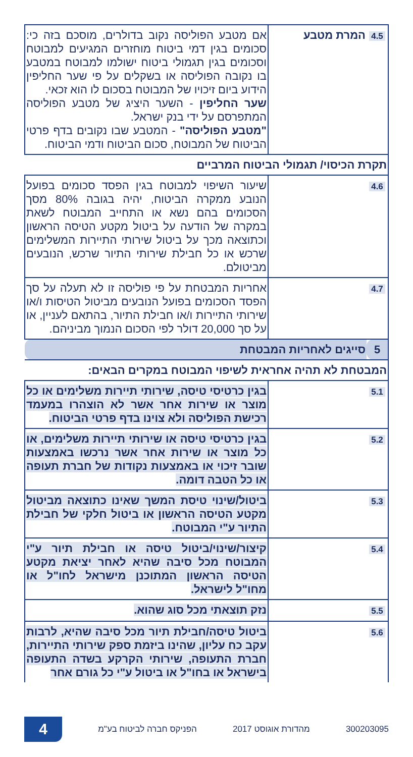| 4.5 | המרת מטבע | אם מטבע הפוליסה נקוב בדולרים, מוסכם בזה כי: סכומים בגין דמי ביטוח מוחזרים המגיעים למבוטח וסכומים בגין תגמולי ביטוח ישולמו למבוטח במטבע בו נקובה הפוליסה או בשקלים על פי שער החליפין הידוע ביום זיכויו של המבוטח בסכום לו הוא זכאי. שער החליפין - השער היציג של מטבע הפוליסה המתפרסם על ידי בנק ישראל. "מטבע הפוליסה" - המטבע שבו נקובים בדף פרטי הביטוח של המבוטח, סכום הביטוח ודמי הביטוח. |
| תקרת הכיסוי/ תגמולי הביטוח המרביים | | |
| 4.6 | | שיעור השיפוי למבוטח בגין הפסד סכומים בפועל הנובע ממקרה הביטוח, יהיה בגובה 80% מסך הסכומים בהם נשא או התחייב המבוטח לשאת במקרה של הודעה על ביטול מקטע הטיסה הראשון וכתוצאה מכך על ביטול שירותי התיירות המשלימים שרכש או כל חבילת שירותי התיור שרכש, הנובעים מביטולם. |
| 4.7 | | אחריות המבטחת על פי פוליסה זו לא תעלה על סך הפסד הסכומים בפועל הנובעים מביטול הטיסות ו/או שירותי התיירות ו/או חבילת התיור, בהתאם לעניין, או על סך 20,000 דולר לפי הסכום הנמוך מביניהם. |
| 5 | סייגים לאחריות המבטחת | |
| המבטחת לא תהיה אחראית לשיפוי המבוטח במקרים הבאים: | | |
| 5.1 | | בגין כרטיסי טיסה, שירותי תיירות משלימים או כל מוצר או שירות אחר אשר לא הוצהרו במעמד רכישת הפוליסה ולא צוינו בדף פרטי הביטוח. |
| 5.2 | | בגין כרטיסי טיסה או שירותי תיירות משלימים, או כל מוצר או שירות אחר אשר נרכשו באמצעות שובר זיכוי או באמצעות נקודות של חברת תעופה או כל הטבה דומה. |
| 5.3 | | ביטול/שינוי טיסת המשך שאינו כתוצאה מביטול מקטע הטיסה הראשון או ביטול חלקי של חבילת התיור ע"י המבוטח. |
| 5.4 | | קיצור/שינוי/ביטול טיסה או חבילת תיור ע"י המבוטח מכל סיבה שהיא לאחר יציאת מקטע הטיסה הראשון המתוכנן מישראל לחו"ל או מחו"ל לישראל. |
| 5.5 | | נזק תוצאתי מכל סוג שהוא. |
| 5.6 | | ביטול טיסה/חבילת תיור מכל סיבה שהיא, לרבות עקב כח עליון, שהינו ביזמת ספק שירותי התיירות, חברת התעופה, שירותי הקרקע בשדה התעופה בישראל או בחו"ל או ביטול ע"י כל גורם אחר |
300203095 מהדורת אוגוסט 2017 הפניקס חברה לביטוח בע"מ 4